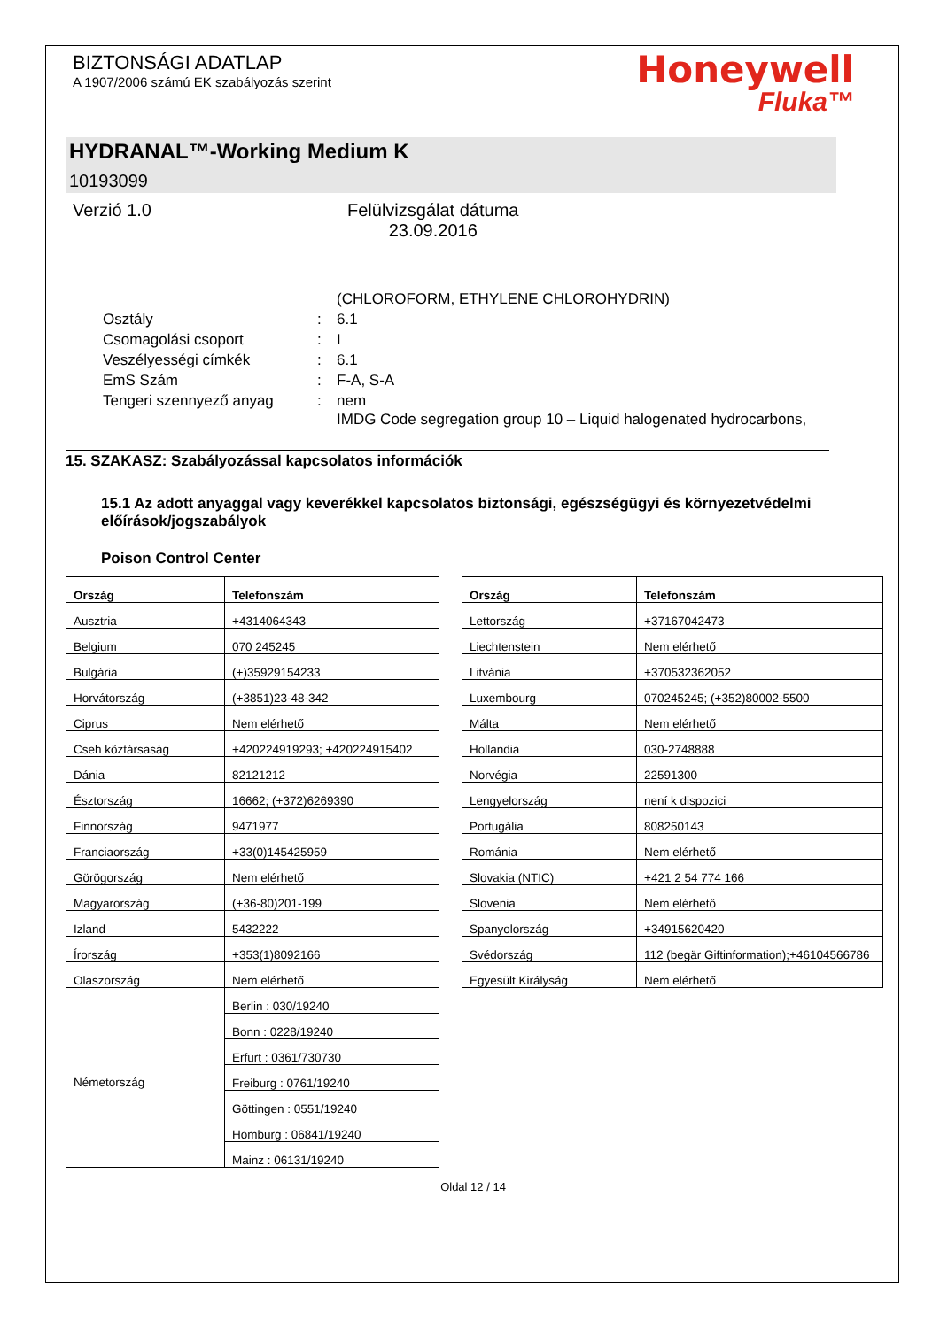BIZTONSÁGI ADATLAP
A 1907/2006 számú EK szabályozás szerint
Honeywell
Fluka™
HYDRANAL™-Working Medium K
10193099
Verzió 1.0 Felülvizsgálat dátuma
23.09.2016
| | | (CHLOROFORM, ETHYLENE CHLOROHYDRIN) |
| Osztály | : | 6.1 |
| Csomagolási csoport | : | I |
| Veszélyességi címkék | : | 6.1 |
| EmS Szám | : | F-A, S-A |
| Tengeri szennyező anyag | : | nem IMDG Code segregation group 10 – Liquid halogenated hydrocarbons, |
15. SZAKASZ: Szabályozással kapcsolatos információk
15.1 Az adott anyaggal vagy keverékkel kapcsolatos biztonsági, egészségügyi és környezetvédelmi előírások/jogszabályok
Poison Control Center
| Ország | Telefonszám |
| --- | --- |
| Ausztria | +4314064343 |
| Belgium | 070 245245 |
| Bulgária | (+)35929154233 |
| Horvátország | (+3851)23-48-342 |
| Ciprus | Nem elérhető |
| Cseh köztársaság | +420224919293; +420224915402 |
| Dánia | 82121212 |
| Észtország | 16662; (+372)6269390 |
| Finnország | 9471977 |
| Franciaország | +33(0)145425959 |
| Görögország | Nem elérhető |
| Magyarország | (+36-80)201-199 |
| Izland | 5432222 |
| Írország | +353(1)8092166 |
| Olaszország | Nem elérhető |
| Németország | Berlin : 030/19240 |
| | Bonn : 0228/19240 |
| | Erfurt : 0361/730730 |
| | Freiburg : 0761/19240 |
| | Göttingen : 0551/19240 |
| | Homburg : 06841/19240 |
| | Mainz : 06131/19240 |
| Ország | Telefonszám |
| --- | --- |
| Lettország | +37167042473 |
| Liechtenstein | Nem elérhető |
| Litvánia | +370532362052 |
| Luxembourg | 070245245; (+352)80002-5500 |
| Málta | Nem elérhető |
| Hollandia | 030-2748888 |
| Norvégia | 22591300 |
| Lengyelország | není k dispozici |
| Portugália | 808250143 |
| Románia | Nem elérhető |
| Slovakia (NTIC) | +421 2 54 774 166 |
| Slovenia | Nem elérhető |
| Spanyolország | +34915620420 |
| Svédország | 112 (begär Giftinformation);+46104566786 |
| Egyesült Királyság | Nem elérhető |
Oldal 12 / 14